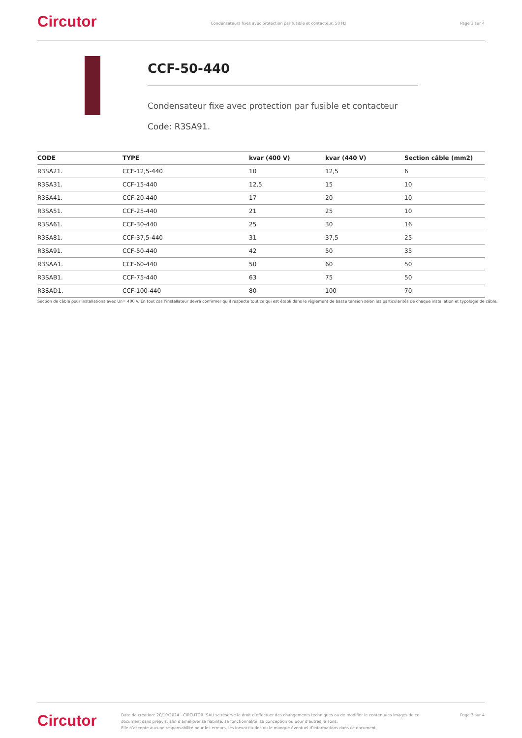Circutor
Condensateurs fixes avec protection par fusible et contacteur, 50 Hz
Page 3 sur 4
CCF-50-440
Condensateur fixe avec protection par fusible et contacteur
Code: R3SA91.
| CODE | TYPE | kvar (400 V) | kvar (440 V) | Section câble (mm2) |
| --- | --- | --- | --- | --- |
| R3SA21. | CCF-12,5-440 | 10 | 12,5 | 6 |
| R3SA31. | CCF-15-440 | 12,5 | 15 | 10 |
| R3SA41. | CCF-20-440 | 17 | 20 | 10 |
| R3SA51. | CCF-25-440 | 21 | 25 | 10 |
| R3SA61. | CCF-30-440 | 25 | 30 | 16 |
| R3SA81. | CCF-37,5-440 | 31 | 37,5 | 25 |
| R3SA91. | CCF-50-440 | 42 | 50 | 35 |
| R3SAA1. | CCF-60-440 | 50 | 60 | 50 |
| R3SAB1. | CCF-75-440 | 63 | 75 | 50 |
| R3SAD1. | CCF-100-440 | 80 | 100 | 70 |
Section de câble pour installations avec Un= 400 V. En tout cas l’installateur devra confirmer qu’il respecte tout ce qui est établi dans le règlement de basse tension selon les particularités de chaque installation et typologie de câble.
Circutor
Date de création: 20/10/2024 - CIRCUTOR, SAU se réserve le droit d’effectuer des changements techniques ou de modifier le contenu/les images de ce document sans préavis, afin d’améliorer sa fiabilité, sa fonctionnalité, sa conception ou pour d’autres raisons.
Elle n’accepte aucune responsabilité pour les erreurs, les inexactitudes ou le manque éventuel d’informations dans ce document.
Page 3 sur 4